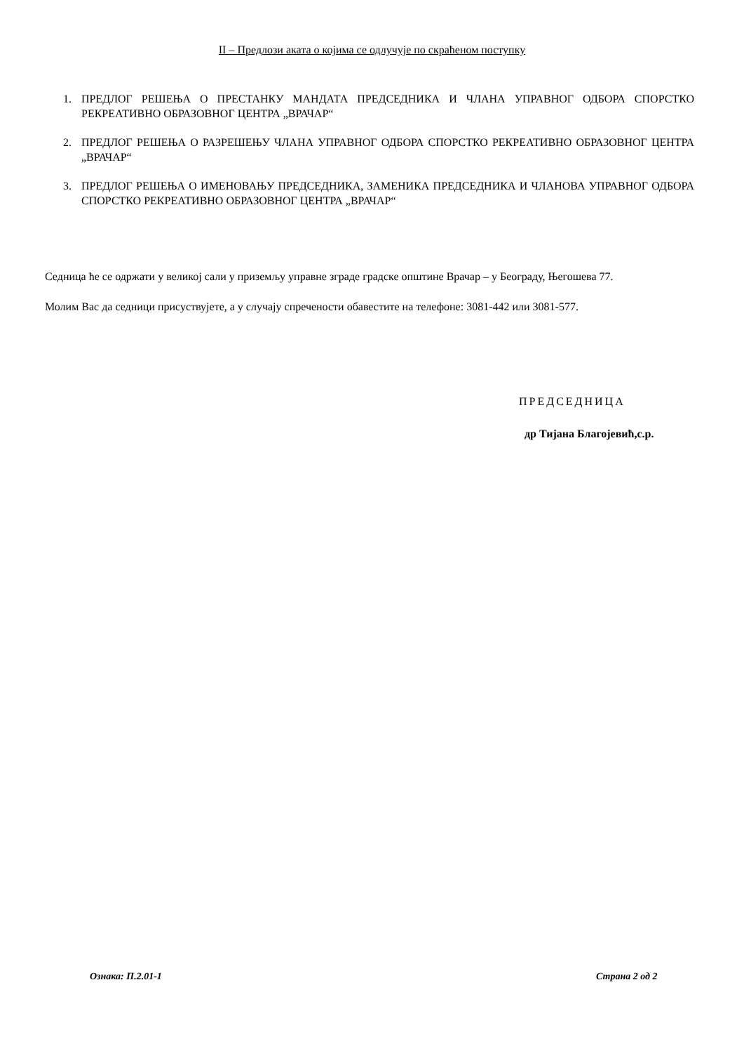II – Предлози аката о којима се одлучује по скраћеном поступку
1. ПРЕДЛОГ РЕШЕЊА О ПРЕСТАНКУ МАНДАТА ПРЕДСЕДНИКА И ЧЛАНА УПРАВНОГ ОДБОРА СПОРСТКО РЕКРЕАТИВНО ОБРАЗОВНОГ ЦЕНТРА „ВРАЧАР“
2. ПРЕДЛОГ РЕШЕЊА О РАЗРЕШЕЊУ ЧЛАНА УПРАВНОГ ОДБОРА СПОРСТКО РЕКРЕАТИВНО ОБРАЗОВНОГ ЦЕНТРА „ВРАЧАР“
3. ПРЕДЛОГ РЕШЕЊА О ИМЕНОВАЊУ ПРЕДСЕДНИКА, ЗАМЕНИКА ПРЕДСЕДНИКА И ЧЛАНОВА УПРАВНОГ ОДБОРА СПОРСТКО РЕКРЕАТИВНО ОБРАЗОВНОГ ЦЕНТРА „ВРАЧАР“
Седница ће се одржати у великој сали у приземљу управне зграде градске општине Врачар – у Београду, Његошева 77.
Молим Вас да седници присуствујете, а у случају спречености обавестите на телефоне: 3081-442 или 3081-577.
ПРЕДСЕДНИЦА
др Тијана Благојевић,с.р.
Ознака: П.2.01-1 Страна 2 од 2